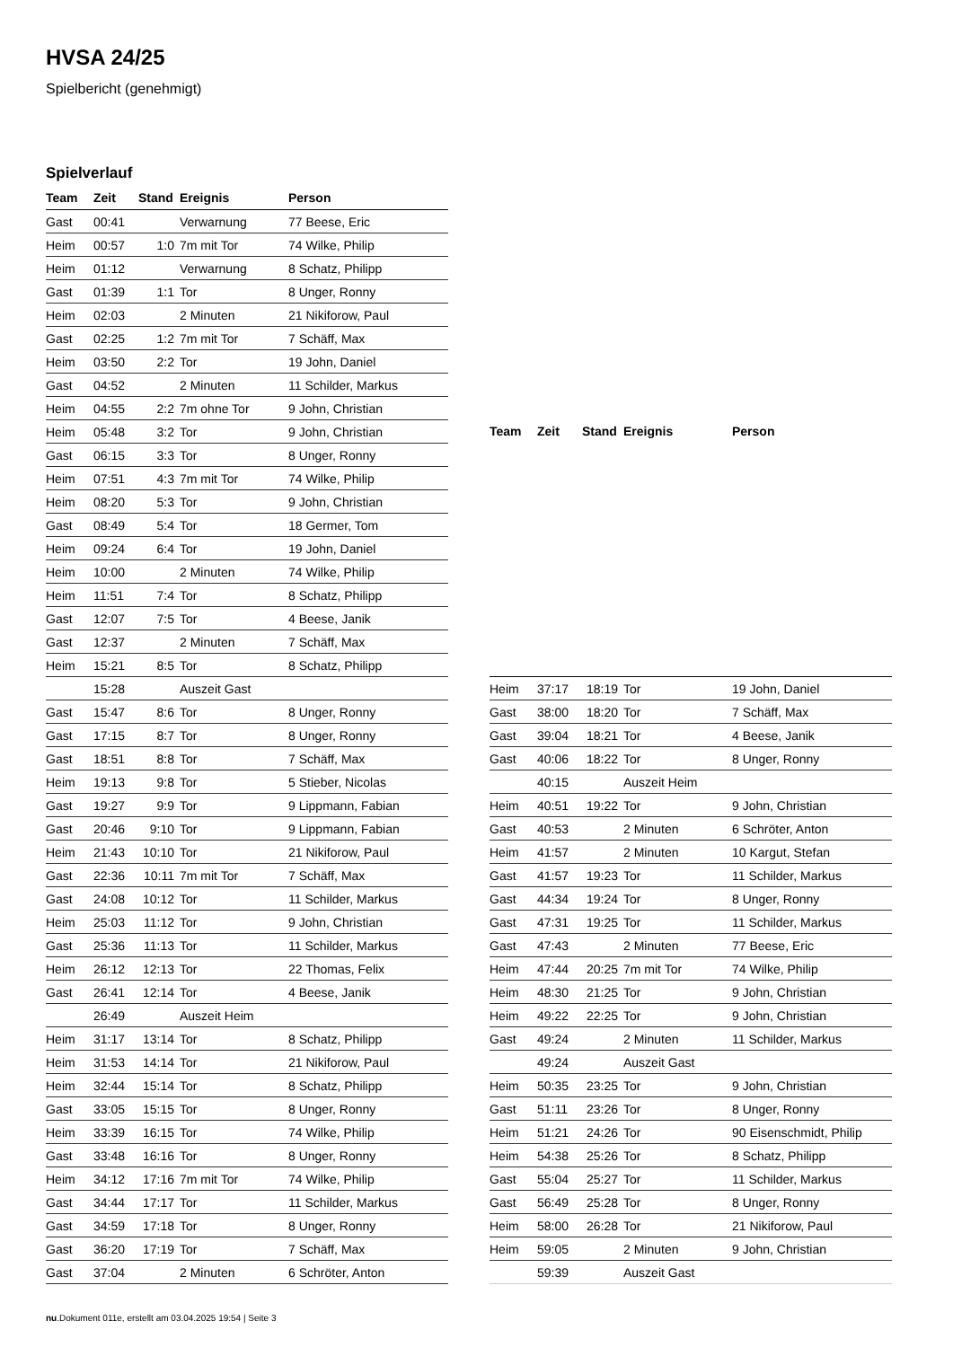HVSA 24/25
Spielbericht (genehmigt)
Spielverlauf
| Team | Zeit | Stand | Ereignis | Person |
| --- | --- | --- | --- | --- |
| Gast | 00:41 | | Verwarnung | 77 Beese, Eric |
| Heim | 00:57 | 1:0 | 7m mit Tor | 74 Wilke, Philip |
| Heim | 01:12 | | Verwarnung | 8 Schatz, Philipp |
| Gast | 01:39 | 1:1 | Tor | 8 Unger, Ronny |
| Heim | 02:03 | | 2 Minuten | 21 Nikiforow, Paul |
| Gast | 02:25 | 1:2 | 7m mit Tor | 7 Schäff, Max |
| Heim | 03:50 | 2:2 | Tor | 19 John, Daniel |
| Gast | 04:52 | | 2 Minuten | 11 Schilder, Markus |
| Heim | 04:55 | 2:2 | 7m ohne Tor | 9 John, Christian |
| Heim | 05:48 | 3:2 | Tor | 9 John, Christian |
| Gast | 06:15 | 3:3 | Tor | 8 Unger, Ronny |
| Heim | 07:51 | 4:3 | 7m mit Tor | 74 Wilke, Philip |
| Heim | 08:20 | 5:3 | Tor | 9 John, Christian |
| Gast | 08:49 | 5:4 | Tor | 18 Germer, Tom |
| Heim | 09:24 | 6:4 | Tor | 19 John, Daniel |
| Heim | 10:00 | | 2 Minuten | 74 Wilke, Philip |
| Heim | 11:51 | 7:4 | Tor | 8 Schatz, Philipp |
| Gast | 12:07 | 7:5 | Tor | 4 Beese, Janik |
| Gast | 12:37 | | 2 Minuten | 7 Schäff, Max |
| Heim | 15:21 | 8:5 | Tor | 8 Schatz, Philipp |
| | 15:28 | | Auszeit Gast | |
| Gast | 15:47 | 8:6 | Tor | 8 Unger, Ronny |
| Gast | 17:15 | 8:7 | Tor | 8 Unger, Ronny |
| Gast | 18:51 | 8:8 | Tor | 7 Schäff, Max |
| Heim | 19:13 | 9:8 | Tor | 5 Stieber, Nicolas |
| Gast | 19:27 | 9:9 | Tor | 9 Lippmann, Fabian |
| Gast | 20:46 | 9:10 | Tor | 9 Lippmann, Fabian |
| Heim | 21:43 | 10:10 | Tor | 21 Nikiforow, Paul |
| Gast | 22:36 | 10:11 | 7m mit Tor | 7 Schäff, Max |
| Gast | 24:08 | 10:12 | Tor | 11 Schilder, Markus |
| Heim | 25:03 | 11:12 | Tor | 9 John, Christian |
| Gast | 25:36 | 11:13 | Tor | 11 Schilder, Markus |
| Heim | 26:12 | 12:13 | Tor | 22 Thomas, Felix |
| Gast | 26:41 | 12:14 | Tor | 4 Beese, Janik |
| | 26:49 | | Auszeit Heim | |
| Heim | 31:17 | 13:14 | Tor | 8 Schatz, Philipp |
| Heim | 31:53 | 14:14 | Tor | 21 Nikiforow, Paul |
| Heim | 32:44 | 15:14 | Tor | 8 Schatz, Philipp |
| Gast | 33:05 | 15:15 | Tor | 8 Unger, Ronny |
| Heim | 33:39 | 16:15 | Tor | 74 Wilke, Philip |
| Gast | 33:48 | 16:16 | Tor | 8 Unger, Ronny |
| Heim | 34:12 | 17:16 | 7m mit Tor | 74 Wilke, Philip |
| Gast | 34:44 | 17:17 | Tor | 11 Schilder, Markus |
| Gast | 34:59 | 17:18 | Tor | 8 Unger, Ronny |
| Gast | 36:20 | 17:19 | Tor | 7 Schäff, Max |
| Gast | 37:04 | | 2 Minuten | 6 Schröter, Anton |
| Team | Zeit | Stand | Ereignis | Person |
| --- | --- | --- | --- | --- |
| Heim | 37:17 | 18:19 | Tor | 19 John, Daniel |
| Gast | 38:00 | 18:20 | Tor | 7 Schäff, Max |
| Gast | 39:04 | 18:21 | Tor | 4 Beese, Janik |
| Gast | 40:06 | 18:22 | Tor | 8 Unger, Ronny |
| | 40:15 | | Auszeit Heim | |
| Heim | 40:51 | 19:22 | Tor | 9 John, Christian |
| Gast | 40:53 | | 2 Minuten | 6 Schröter, Anton |
| Heim | 41:57 | | 2 Minuten | 10 Kargut, Stefan |
| Gast | 41:57 | 19:23 | Tor | 11 Schilder, Markus |
| Gast | 44:34 | 19:24 | Tor | 8 Unger, Ronny |
| Gast | 47:31 | 19:25 | Tor | 11 Schilder, Markus |
| Gast | 47:43 | | 2 Minuten | 77 Beese, Eric |
| Heim | 47:44 | 20:25 | 7m mit Tor | 74 Wilke, Philip |
| Heim | 48:30 | 21:25 | Tor | 9 John, Christian |
| Heim | 49:22 | 22:25 | Tor | 9 John, Christian |
| Gast | 49:24 | | 2 Minuten | 11 Schilder, Markus |
| | 49:24 | | Auszeit Gast | |
| Heim | 50:35 | 23:25 | Tor | 9 John, Christian |
| Gast | 51:11 | 23:26 | Tor | 8 Unger, Ronny |
| Heim | 51:21 | 24:26 | Tor | 90 Eisenschmidt, Philip |
| Heim | 54:38 | 25:26 | Tor | 8 Schatz, Philipp |
| Gast | 55:04 | 25:27 | Tor | 11 Schilder, Markus |
| Gast | 56:49 | 25:28 | Tor | 8 Unger, Ronny |
| Heim | 58:00 | 26:28 | Tor | 21 Nikiforow, Paul |
| Heim | 59:05 | | 2 Minuten | 9 John, Christian |
| | 59:39 | | Auszeit Gast | |
nu.Dokument 011e, erstellt am 03.04.2025 19:54 | Seite 3